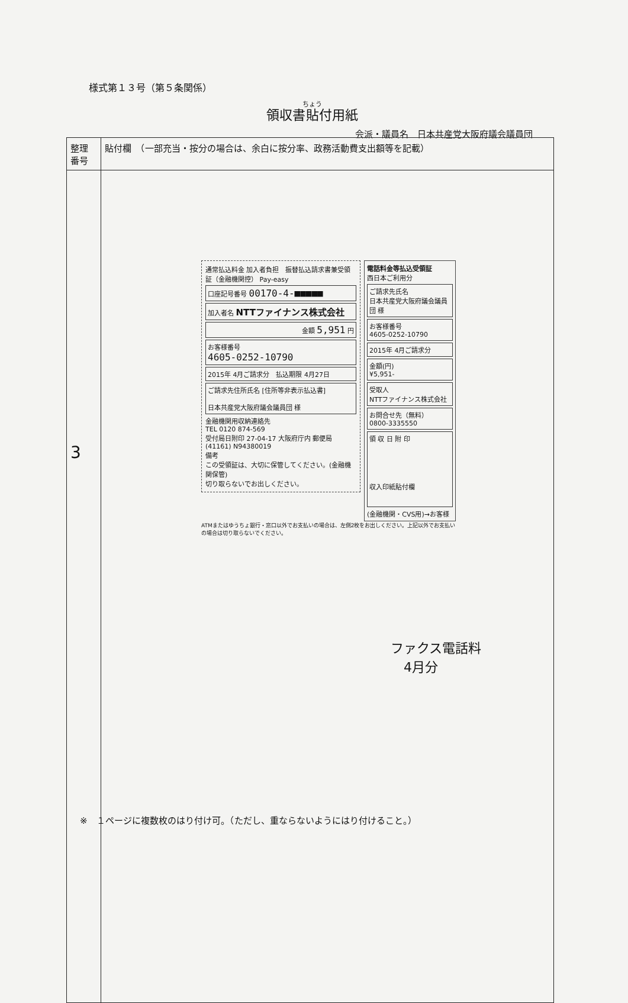様式第１３号（第５条関係）
領収書貼付用紙
会派・議員名　日本共産党大阪府議会議員団
| 整理 番号 | 貼付欄 （一部充当・按分の場合は、余白に按分率、政務活動費支出額等を記載） |
| 3 | |
通常払込料金 加入者負担　振替払込請求書兼受領証（金融機関控） Pay-easy
口座記号番号 00170-4-■■■■■
加入者名 NTTファイナンス株式会社
金額 5,951 円
お客様番号
4605-0252-10790
2015年 4月ご請求分　払込期限 4月27日
ご請求先住所氏名 [住所等非表示払込書]
日本共産党大阪府議会議員団 様
金融機関用収納連絡先
TEL 0120 874-569
受付局日附印 27-04-17 大阪府庁内 郵便局 (41161) N94380019
備考
この受領証は、大切に保管してください。(金融機関保管)
切り取らないでお出しください。
電話料金等払込受領証
西日本ご利用分
ご請求先氏名
日本共産党大阪府議会議員団 様
お客様番号
4605-0252-10790
2015年 4月ご請求分
金額(円)
¥5,951-
受取人
NTTファイナンス株式会社
お問合せ先（無料）
0800-3335550
領 収 日 附 印
収入印紙貼付欄
(金融機関・CVS用)→お客様
ATMまたはゆうちょ銀行・窓口以外でお支払いの場合は、左側2枚をお出しください。上記以外でお支払いの場合は切り取らないでください。
ファクス電話料
　4月分
※　１ページに複数枚のはり付け可。（ただし、重ならないようにはり付けること。）